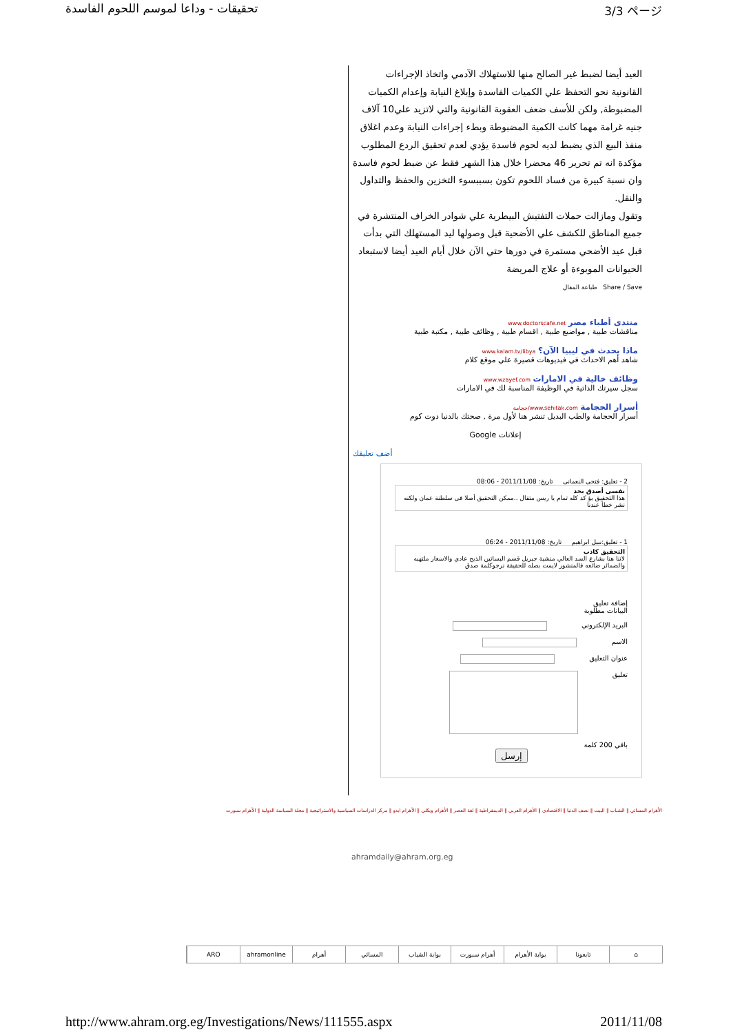تحقيقات - وداعا لموسم اللحوم الفاسدة 3/3 ページ
العيد أيضا لضبط غير الصالح منها للاستهلاك الآدمي واتخاذ الإجراءات القانونية نحو التحفظ علي الكميات الفاسدة وإبلاغ النيابة وإعدام الكميات المضبوطة, ولكن للأسف ضعف العقوبة القانونية والتي لاتزيد علي10 آلاف جنيه غرامة مهما كانت الكمية المضبوطة وبطء إجراءات النيابة وعدم اغلاق منفذ البيع الذي يضبط لديه لحوم فاسدة يؤدي لعدم تحقيق الردع المطلوب مؤكدة انه تم تحرير 46 محضرا خلال هذا الشهر فقط عن ضبط لحوم فاسدة وان نسبة كبيرة من فساد اللحوم تكون بسببسوء التخزين والحفظ والتداول والنقل.
وتقول ومازالت حملات التفتيش البيطرية علي شوادر الخراف المنتشرة في جميع المناطق للكشف علي الأضحية قبل وصولها ليد المستهلك التي بدأت قبل عيد الأضحي مستمرة في دورها حتي الآن خلال أيام العيد أيضا لاستبعاد الحيوانات الموبوءة أو علاج المريضة
Share / Save طباعة المقال
منتدى أطباء مصر www.doctorscafe.net
مناقشات طبية , مواضيع طبية , اقسام طبية , وظائف طبية , مكتبة طبية
ماذا يحدث في ليبيا الآن؟ www.kalam.tv/libya
شاهد أهم الاحداث في فيديوهات قصيرة علي موقع كلام
وظائف خالية في الامارات www.wzayef.com
سجل سيرتك الذاتية في الوظيفة المناسبة لك في الامارات
أسرار الحجامة www.sehitak.com/حجامة
أسرار الحجامة والطب البديل تنشر هنا لأول مرة , صحتك بالدنيا دوت كوم
إعلانات Google
أضف تعليقك
2 - تعليق: فتحى النعمانى تاريخ: 2011/11/08 - 08:06
نفسى أصدق بجد
هذا التحقيق يؤ كد كله تمام يا ريس متقال ..ممكن التحقيق أصلا فى سلطنة عمان ولكنه نشر خطأ عندنا
1 - تعليق:نبيل ابراهيم تاريخ: 2011/11/08 - 06:24
التحقيق كاذب
لاننا هنا بشارع السد العالي منشية جبريل قسم البساتين الذبح عادي والاسعار ملتهبه والضمائر ضائعه فالمنشور لايمت بصله للحقيقة نرجوكلمة صدق
إضافة تعليق
البيانات مطلوبة
البريد الإلكتروني
الاسم
عنوان التعليق
تعليق
باقي 200 كلمة
إرسل
الأهرام المسائي ‖ الشباب ‖ البيت ‖ نصف الدنيا ‖ الاقتصادى ‖ الأهرام العربى ‖ الديمقراطية ‖ لغة العصر ‖ الأهرام ويكلى ‖ الأهرام ابدو ‖ مركز الدراسات السياسية والاستراتيجية ‖ مجلة السياسة الدولية ‖ الأهرام سبورت
ahramdaily@ahram.org.eg
⌂ تابعونا بوابة الأهرام أهرام سبورت بوابة الشباب المسائي أهرام ahramonline ARO
http://www.ahram.org.eg/Investigations/News/111555.aspx 2011/11/08